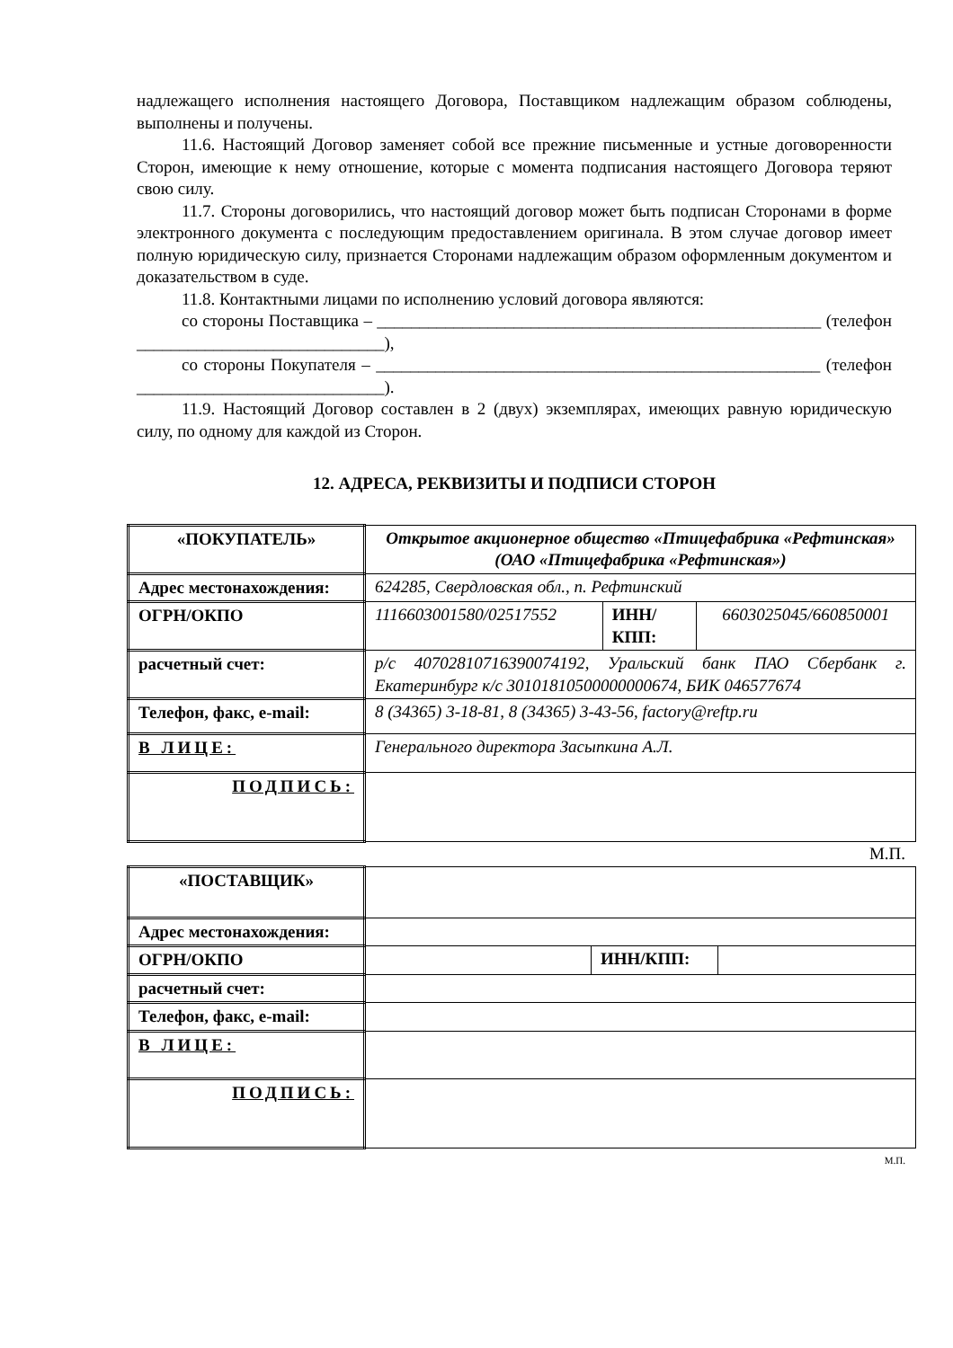надлежащего исполнения настоящего Договора, Поставщиком надлежащим образом соблюдены, выполнены и получены.
11.6. Настоящий Договор заменяет собой все прежние письменные и устные договоренности Сторон, имеющие к нему отношение, которые с момента подписания настоящего Договора теряют свою силу.
11.7. Стороны договорились, что настоящий договор может быть подписан Сторонами в форме электронного документа с последующим предоставлением оригинала. В этом случае договор имеет полную юридическую силу, признается Сторонами надлежащим образом оформленным документом и доказательством в суде.
11.8. Контактными лицами по исполнению условий договора являются:
со стороны Поставщика – ____________________________________________________ (телефон _____________________________),
со стороны Покупателя – ____________________________________________________ (телефон _____________________________).
11.9. Настоящий Договор составлен в 2 (двух) экземплярах, имеющих равную юридическую силу, по одному для каждой из Сторон.
12. АДРЕСА, РЕКВИЗИТЫ И ПОДПИСИ СТОРОН
| «ПОКУПАТЕЛЬ» | Открытое акционерное общество «Птицефабрика «Рефтинская» (ОАО «Птицефабрика «Рефтинская») | | |
| Адрес местонахождения: | 624285, Свердловская обл., п. Рефтинский | | |
| ОГРН/ОКПО | 1116603001580/02517552 | ИНН/КПП: | 6603025045/660850001 |
| расчетный счет: | р/с 40702810716390074192, Уральский банк ПАО Сбербанк г. Екатеринбург к/с 30101810500000000674, БИК 046577674 | | |
| Телефон, факс, e-mail: | 8 (34365) 3-18-81, 8 (34365) 3-43-56, factory@reftp.ru | | |
| В ЛИЦЕ: | Генерального директора Засыпкина А.Л. | | |
| ПОДПИСЬ: | | | |
М.П.
| «ПОСТАВЩИК» | | | |
| Адрес местонахождения: | | | |
| ОГРН/ОКПО | | ИНН/КПП: | |
| расчетный счет: | | | |
| Телефон, факс, e-mail: | | | |
| В ЛИЦЕ: | | | |
| ПОДПИСЬ: | | | |
М.П.